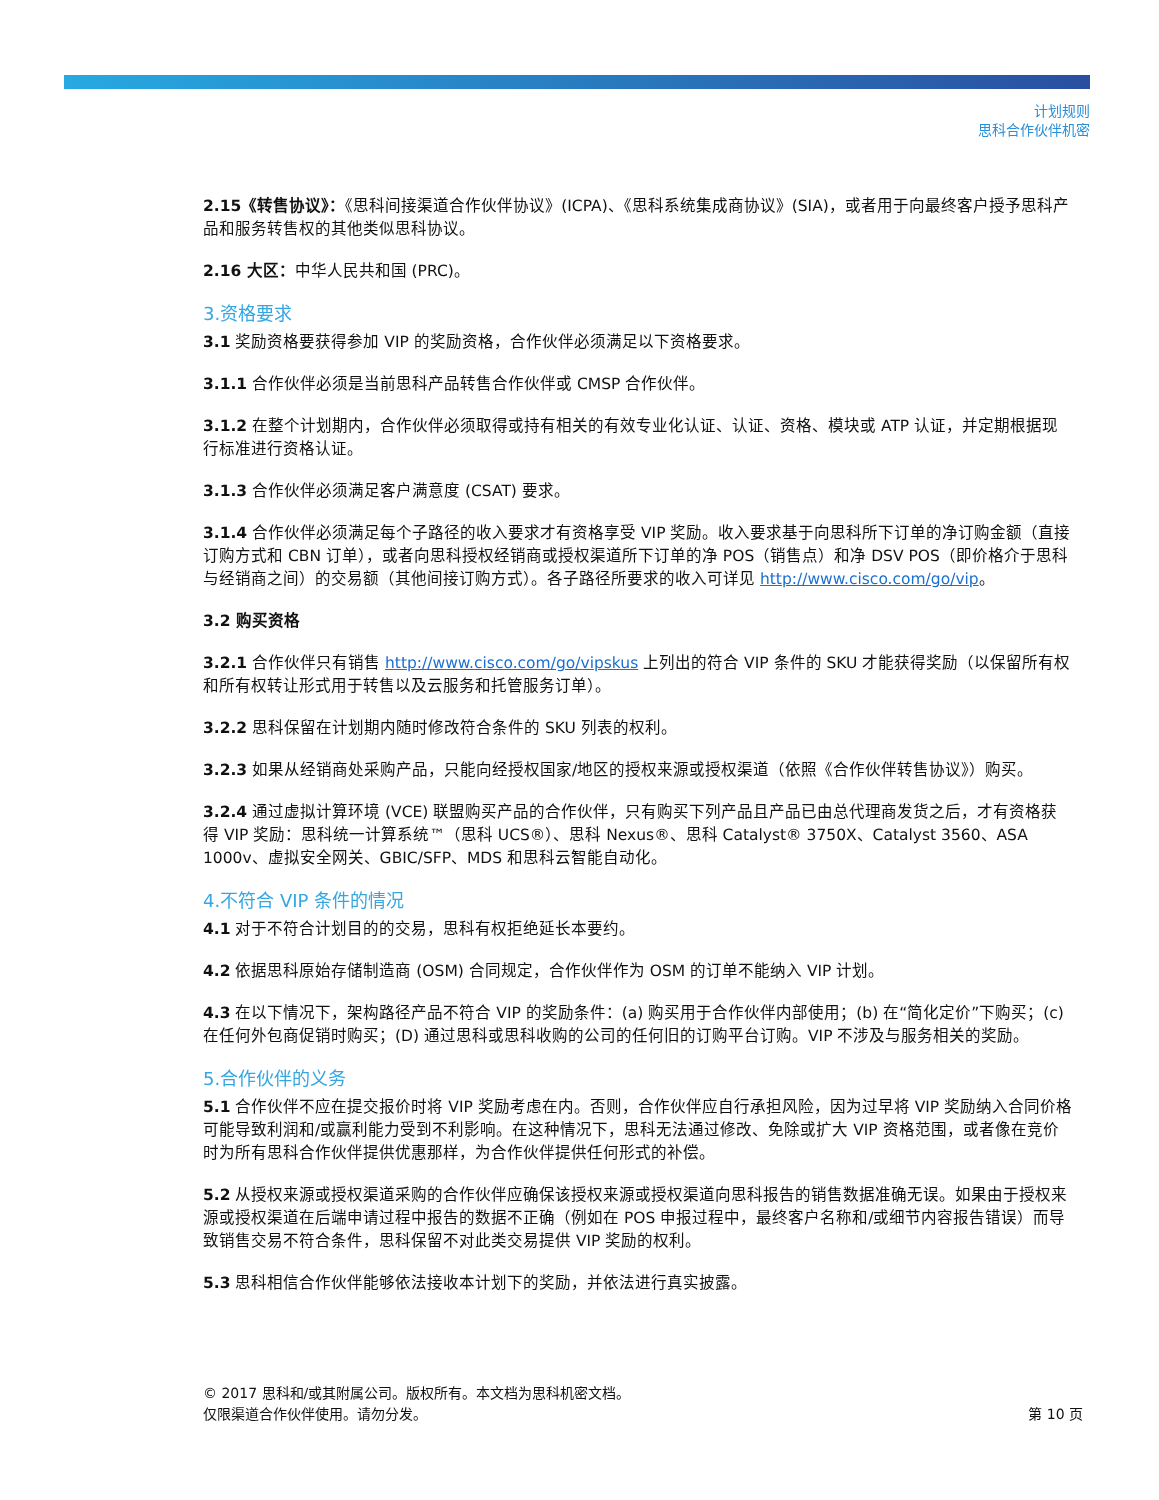计划规则
思科合作伙伴机密
2.15《转售协议》：《思科间接渠道合作伙伴协议》(ICPA)、《思科系统集成商协议》(SIA)，或者用于向最终客户授予思科产品和服务转售权的其他类似思科协议。
2.16 大区：中华人民共和国 (PRC)。
3.资格要求
3.1 奖励资格要获得参加 VIP 的奖励资格，合作伙伴必须满足以下资格要求。
3.1.1 合作伙伴必须是当前思科产品转售合作伙伴或 CMSP 合作伙伴。
3.1.2 在整个计划期内，合作伙伴必须取得或持有相关的有效专业化认证、认证、资格、模块或 ATP 认证，并定期根据现行标准进行资格认证。
3.1.3 合作伙伴必须满足客户满意度 (CSAT) 要求。
3.1.4 合作伙伴必须满足每个子路径的收入要求才有资格享受 VIP 奖励。收入要求基于向思科所下订单的净订购金额（直接订购方式和 CBN 订单），或者向思科授权经销商或授权渠道所下订单的净 POS（销售点）和净 DSV POS（即价格介于思科与经销商之间）的交易额（其他间接订购方式）。各子路径所要求的收入可详见 http://www.cisco.com/go/vip。
3.2 购买资格
3.2.1 合作伙伴只有销售 http://www.cisco.com/go/vipskus 上列出的符合 VIP 条件的 SKU 才能获得奖励（以保留所有权和所有权转让形式用于转售以及云服务和托管服务订单）。
3.2.2 思科保留在计划期内随时修改符合条件的 SKU 列表的权利。
3.2.3 如果从经销商处采购产品，只能向经授权国家/地区的授权来源或授权渠道（依照《合作伙伴转售协议》）购买。
3.2.4 通过虚拟计算环境 (VCE) 联盟购买产品的合作伙伴，只有购买下列产品且产品已由总代理商发货之后，才有资格获得 VIP 奖励：思科统一计算系统™（思科 UCS®）、思科 Nexus®、思科 Catalyst® 3750X、Catalyst 3560、ASA 1000v、虚拟安全网关、GBIC/SFP、MDS 和思科云智能自动化。
4.不符合 VIP 条件的情况
4.1 对于不符合计划目的的交易，思科有权拒绝延长本要约。
4.2 依据思科原始存储制造商 (OSM) 合同规定，合作伙伴作为 OSM 的订单不能纳入 VIP 计划。
4.3 在以下情况下，架构路径产品不符合 VIP 的奖励条件：(a) 购买用于合作伙伴内部使用；(b) 在“简化定价”下购买；(c) 在任何外包商促销时购买；(D) 通过思科或思科收购的公司的任何旧的订购平台订购。VIP 不涉及与服务相关的奖励。
5.合作伙伴的义务
5.1 合作伙伴不应在提交报价时将 VIP 奖励考虑在内。否则，合作伙伴应自行承担风险，因为过早将 VIP 奖励纳入合同价格可能导致利润和/或赢利能力受到不利影响。在这种情况下，思科无法通过修改、免除或扩大 VIP 资格范围，或者像在竞价时为所有思科合作伙伴提供优惠那样，为合作伙伴提供任何形式的补偿。
5.2 从授权来源或授权渠道采购的合作伙伴应确保该授权来源或授权渠道向思科报告的销售数据准确无误。如果由于授权来源或授权渠道在后端申请过程中报告的数据不正确（例如在 POS 申报过程中，最终客户名称和/或细节内容报告错误）而导致销售交易不符合条件，思科保留不对此类交易提供 VIP 奖励的权利。
5.3 思科相信合作伙伴能够依法接收本计划下的奖励，并依法进行真实披露。
© 2017 思科和/或其附属公司。版权所有。本文档为思科机密文档。
仅限渠道合作伙伴使用。请勿分发。
第 10 页